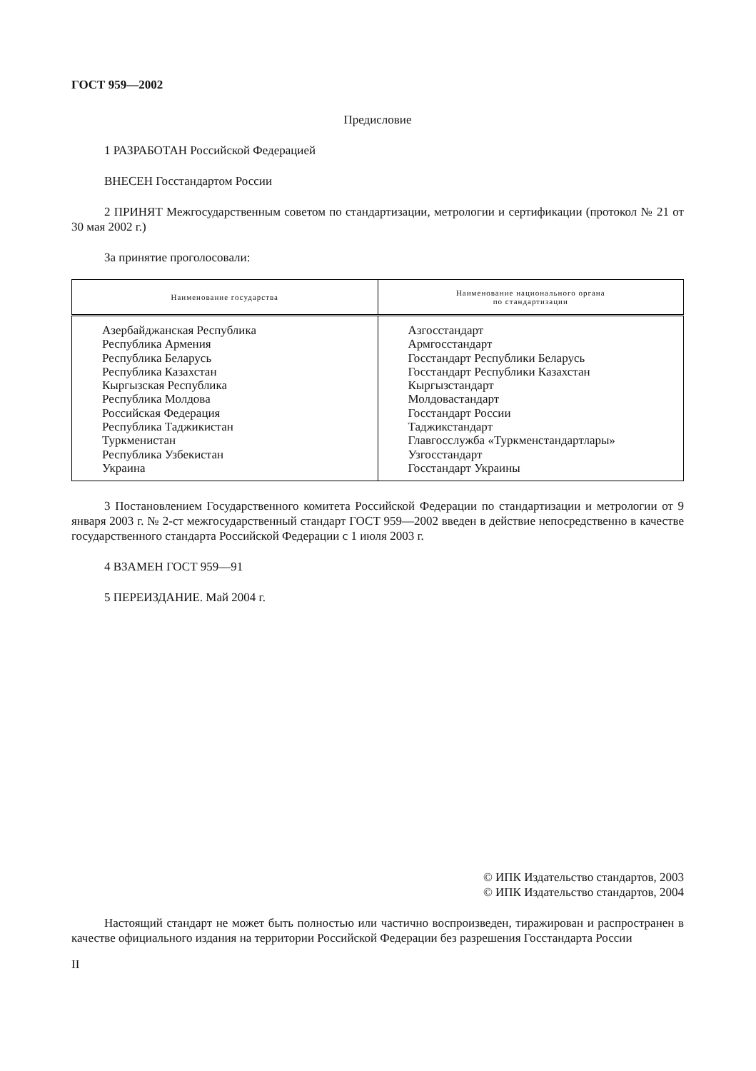ГОСТ 959—2002
Предисловие
1 РАЗРАБОТАН Российской Федерацией
ВНЕСЕН Госстандартом России
2 ПРИНЯТ Межгосударственным советом по стандартизации, метрологии и сертификации (протокол № 21 от 30 мая 2002 г.)
За принятие проголосовали:
| Наименование государства | Наименование национального органа по стандартизации |
| --- | --- |
| Азербайджанская Республика Республика Армения Республика Беларусь Республика Казахстан Кыргызская Республика Республика Молдова Российская Федерация Республика Таджикистан Туркменистан Республика Узбекистан Украина | Азгосстандарт Армгосстандарт Госстандарт Республики Беларусь Госстандарт Республики Казахстан Кыргызстандарт Молдовастандарт Госстандарт России Таджикстандарт Главгосслужба «Туркменстандартлары» Узгосстандарт Госстандарт Украины |
3 Постановлением Государственного комитета Российской Федерации по стандартизации и метрологии от 9 января 2003 г. № 2-ст межгосударственный стандарт ГОСТ 959—2002 введен в действие непосредственно в качестве государственного стандарта Российской Федерации с 1 июля 2003 г.
4 ВЗАМЕН ГОСТ 959—91
5 ПЕРЕИЗДАНИЕ. Май 2004 г.
© ИПК Издательство стандартов, 2003
© ИПК Издательство стандартов, 2004
Настоящий стандарт не может быть полностью или частично воспроизведен, тиражирован и распространен в качестве официального издания на территории Российской Федерации без разрешения Госстандарта России
II